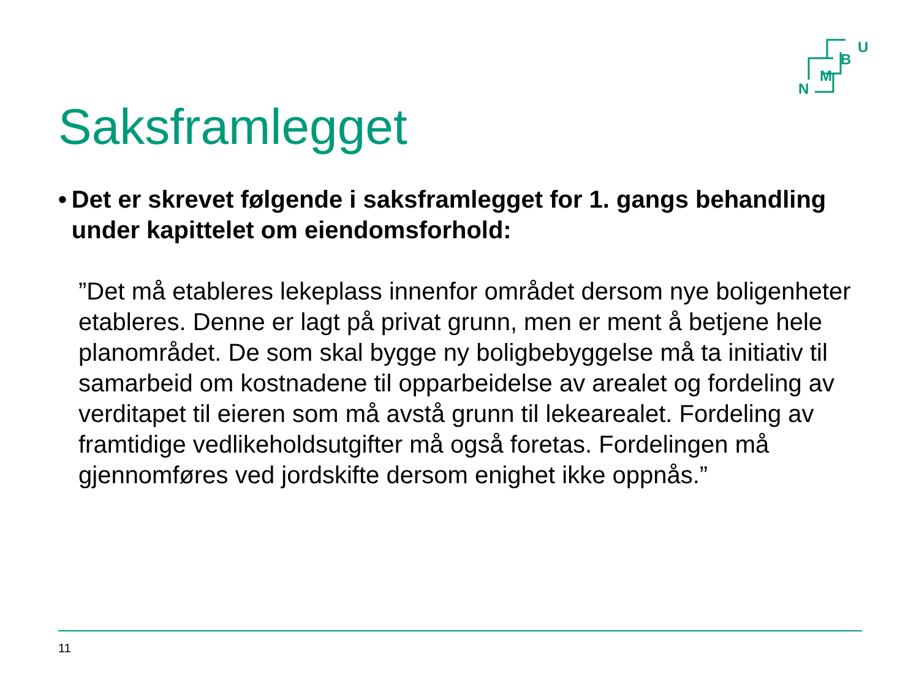U
B
M
N
Saksframlegget
• Det er skrevet følgende i saksframlegget for 1. gangs behandling under kapittelet om eiendomsforhold:
”Det må etableres lekeplass innenfor området dersom nye boligenheter etableres. Denne er lagt på privat grunn, men er ment å betjene hele planområdet. De som skal bygge ny boligbebyggelse må ta initiativ til samarbeid om kostnadene til opparbeidelse av arealet og fordeling av verditapet til eieren som må avstå grunn til lekearealet. Fordeling av framtidige vedlikeholdsutgifter må også foretas. Fordelingen må gjennomføres ved jordskifte dersom enighet ikke oppnås.”
11